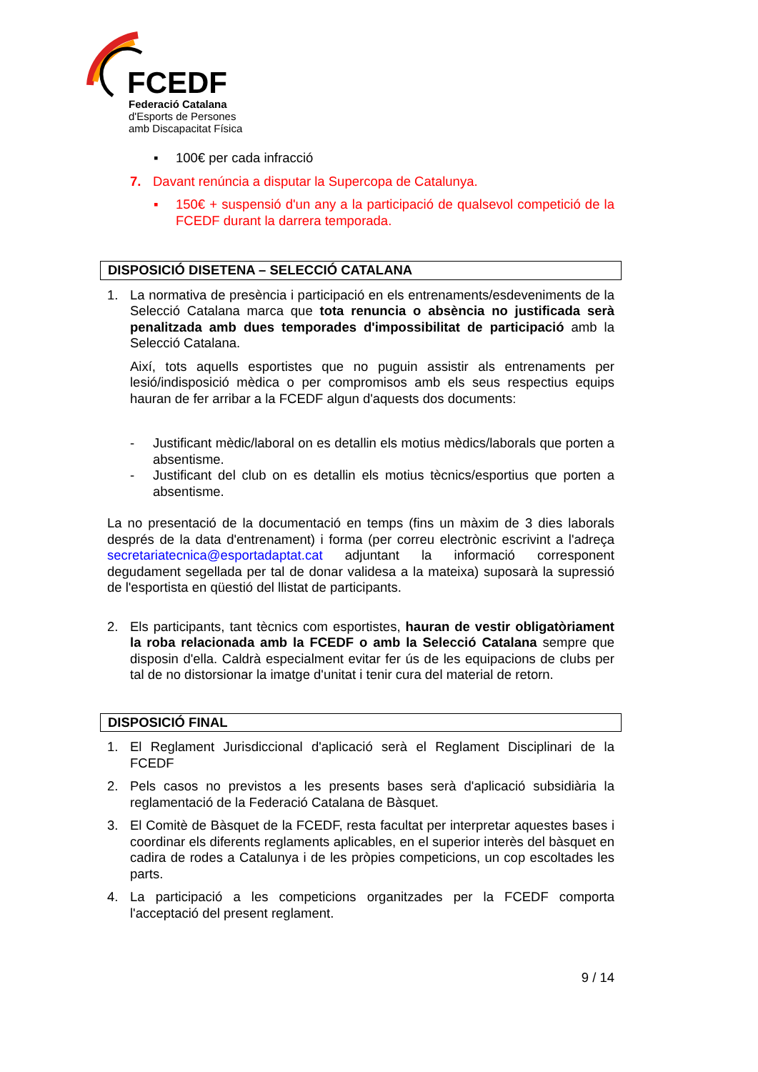FCEDF
Federació Catalana
d'Esports de Persones
amb Discapacitat Física
▪ 100€ per cada infracció
7. Davant renúncia a disputar la Supercopa de Catalunya.
▪ 150€ + suspensió d'un any a la participació de qualsevol competició de la FCEDF durant la darrera temporada.
DISPOSICIÓ DISETENA – SELECCIÓ CATALANA
1. La normativa de presència i participació en els entrenaments/esdeveniments de la Selecció Catalana marca que tota renuncia o absència no justificada serà penalitzada amb dues temporades d'impossibilitat de participació amb la Selecció Catalana.
Així, tots aquells esportistes que no puguin assistir als entrenaments per lesió/indisposició mèdica o per compromisos amb els seus respectius equips hauran de fer arribar a la FCEDF algun d'aquests dos documents:
- Justificant mèdic/laboral on es detallin els motius mèdics/laborals que porten a absentisme.
- Justificant del club on es detallin els motius tècnics/esportius que porten a absentisme.
La no presentació de la documentació en temps (fins un màxim de 3 dies laborals després de la data d'entrenament) i forma (per correu electrònic escrivint a l'adreça secretariatecnica@esportadaptat.cat adjuntant la informació corresponent degudament segellada per tal de donar validesa a la mateixa) suposarà la supressió de l'esportista en qüestió del llistat de participants.
2. Els participants, tant tècnics com esportistes, hauran de vestir obligatòriament la roba relacionada amb la FCEDF o amb la Selecció Catalana sempre que disposin d'ella. Caldrà especialment evitar fer ús de les equipacions de clubs per tal de no distorsionar la imatge d'unitat i tenir cura del material de retorn.
DISPOSICIÓ FINAL
1. El Reglament Jurisdiccional d'aplicació serà el Reglament Disciplinari de la FCEDF
2. Pels casos no previstos a les presents bases serà d'aplicació subsidiària la reglamentació de la Federació Catalana de Bàsquet.
3. El Comitè de Bàsquet de la FCEDF, resta facultat per interpretar aquestes bases i coordinar els diferents reglaments aplicables, en el superior interès del bàsquet en cadira de rodes a Catalunya i de les pròpies competicions, un cop escoltades les parts.
4. La participació a les competicions organitzades per la FCEDF comporta l'acceptació del present reglament.
9 / 14